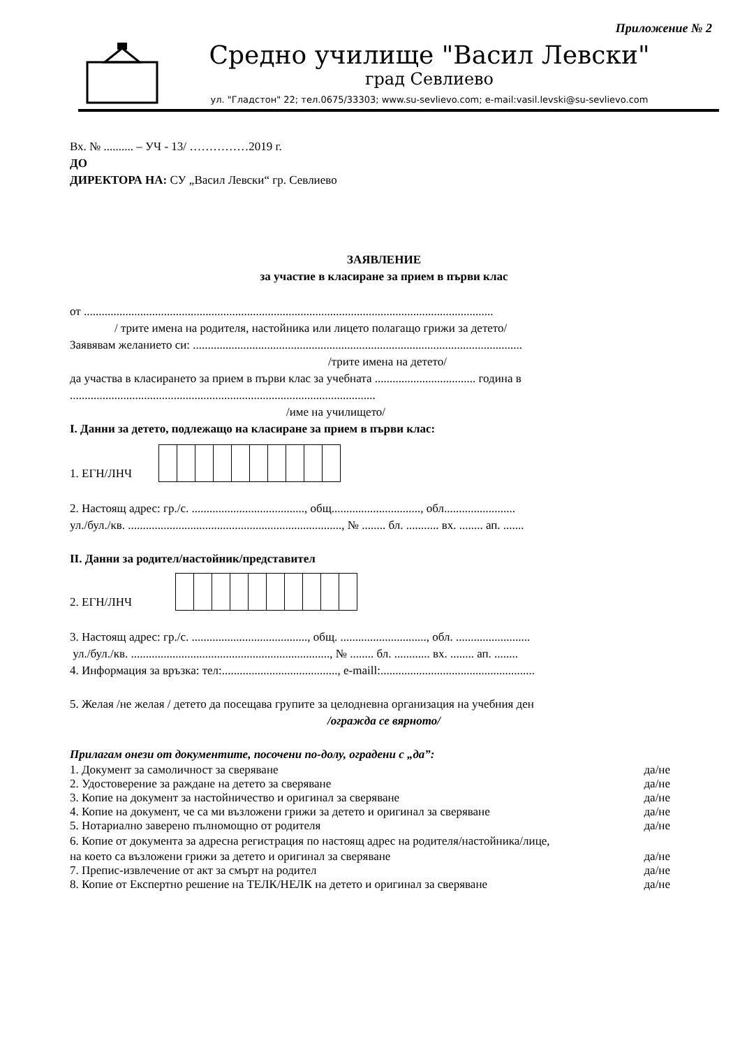Приложение № 2
Средно училище "Васил Левски"
град Севлиево
ул. "Гладстон" 22; тел.0675/33303; www.su-sevlievo.com; e-mail:vasil.levski@su-sevlievo.com
Вх. № .......... – УЧ - 13/ ……………2019 г.
ДО
ДИРЕКТОРА НА: СУ „Васил Левски“ гр. Севлиево
ЗАЯВЛЕНИЕ
за участие в класиране за прием в първи клас
от ..........................................................................................................................................
/ трите имена на родителя, настойника или лицето полагащо грижи за детето/
Заявявам желанието си: ...............................................................................................................
/трите имена на детето/
да участва в класирането за прием в първи клас за учебната .................................. година в
.......................................................................................................
/име на училището/
I. Данни за детето, подлежащо на класиране за прием в първи клас:
1. ЕГН/ЛНЧ
2. Настоящ адрес: гр./с. ......................................, общ.............................., обл........................
ул./бул./кв. ........................................................................, № ........ бл. ........... вх. ........ ап. .......
II. Данни за родител/настойник/представител
2. ЕГН/ЛНЧ
3. Настоящ адрес: гр./с. ......................................., общ. ............................., обл. .........................
ул./бул./кв. ..................................................................., № ........ бл. ............ вх. ........ ап. ........
4. Информация за връзка: тел:......................................., e-maill:....................................................
5. Желая /не желая / детето да посещава групите за целодневна организация на учебния ден
/огражда се вярното/
Прилагам онези от документите, посочени по-долу, оградени с „да”:
1. Документ за самоличност за сверяване да/не
2. Удостоверение за раждане на детето за сверяване да/не
3. Копие на документ за настойничество и оригинал за сверяване да/не
4. Копие на документ, че са ми възложени грижи за детето и оригинал за сверяване да/не
5. Нотариално заверено пълномощно от родителя да/не
6. Копие от документа за адресна регистрация по настоящ адрес на родителя/настойника/лице,
на което са възложени грижи за детето и оригинал за сверяване да/не
7. Препис-извлечение от акт за смърт на родител да/не
8. Копие от Експертно решение на ТЕЛК/НЕЛК на детето и оригинал за сверяване да/не